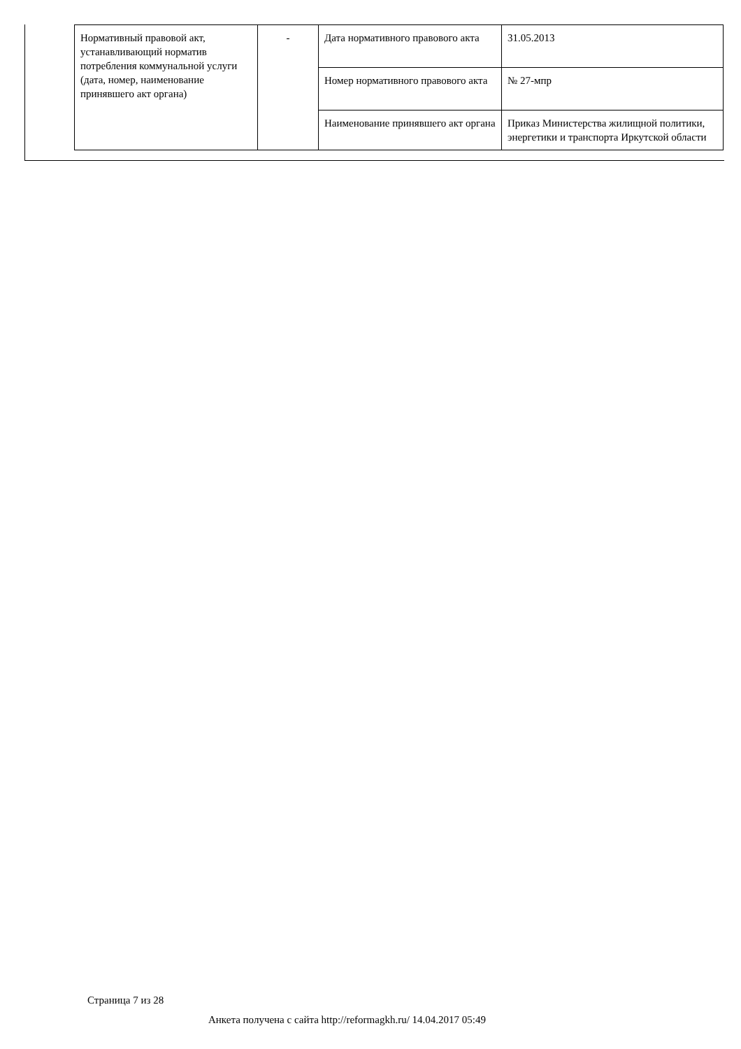| Нормативный правовой акт, устанавливающий норматив потребления коммунальной услуги (дата, номер, наименование принявшего акт органа) | - | Дата нормативного правового акта | 31.05.2013 |
| | | Номер нормативного правового акта | № 27-мпр |
| | | Наименование принявшего акт органа | Приказ Министерства жилищной политики, энергетики и транспорта Иркутской области |
Страница 7 из 28
Анкета получена с сайта http://reformagkh.ru/ 14.04.2017 05:49